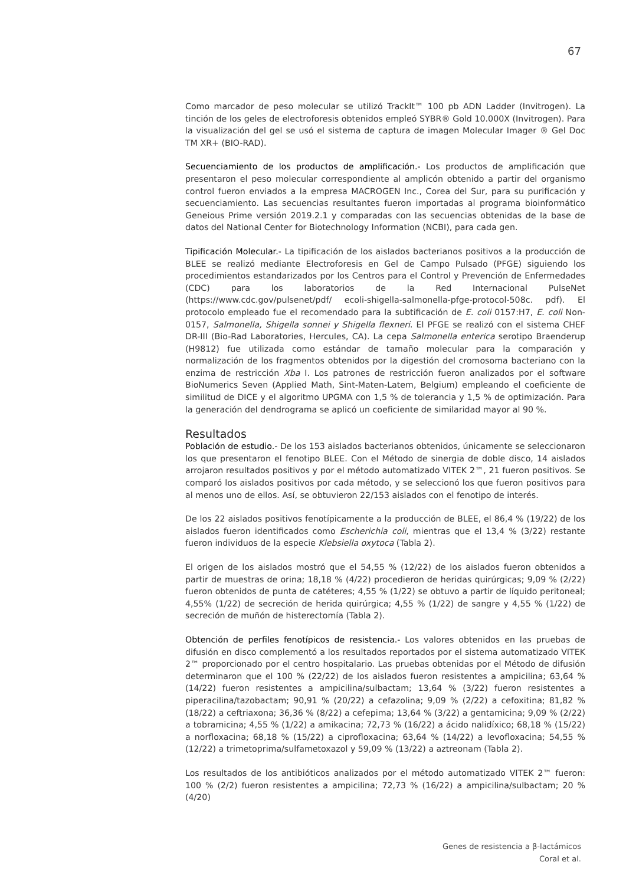67
Como marcador de peso molecular se utilizó TrackIt™ 100 pb ADN Ladder (Invitrogen). La tinción de los geles de electroforesis obtenidos empleó SYBR® Gold 10.000X (Invitrogen). Para la visualización del gel se usó el sistema de captura de imagen Molecular Imager ® Gel Doc TM XR+ (BIO-RAD).
Secuenciamiento de los productos de amplificación.- Los productos de amplificación que presentaron el peso molecular correspondiente al amplicón obtenido a partir del organismo control fueron enviados a la empresa MACROGEN Inc., Corea del Sur, para su purificación y secuenciamiento. Las secuencias resultantes fueron importadas al programa bioinformático Geneious Prime versión 2019.2.1 y comparadas con las secuencias obtenidas de la base de datos del National Center for Biotechnology Information (NCBI), para cada gen.
Tipificación Molecular.- La tipificación de los aislados bacterianos positivos a la producción de BLEE se realizó mediante Electroforesis en Gel de Campo Pulsado (PFGE) siguiendo los procedimientos estandarizados por los Centros para el Control y Prevención de Enfermedades (CDC) para los laboratorios de la Red Internacional PulseNet (https://www.cdc.gov/pulsenet/pdf/ ecoli-shigella-salmonella-pfge-protocol-508c. pdf). El protocolo empleado fue el recomendado para la subtificación de E. coli 0157:H7, E. coli Non-0157, Salmonella, Shigella sonnei y Shigella flexneri. El PFGE se realizó con el sistema CHEF DR-III (Bio-Rad Laboratories, Hercules, CA). La cepa Salmonella enterica serotipo Braenderup (H9812) fue utilizada como estándar de tamaño molecular para la comparación y normalización de los fragmentos obtenidos por la digestión del cromosoma bacteriano con la enzima de restricción Xba I. Los patrones de restricción fueron analizados por el software BioNumerics Seven (Applied Math, Sint-Maten-Latem, Belgium) empleando el coeficiente de similitud de DICE y el algoritmo UPGMA con 1,5 % de tolerancia y 1,5 % de optimización. Para la generación del dendrograma se aplicó un coeficiente de similaridad mayor al 90 %.
Resultados
Población de estudio.- De los 153 aislados bacterianos obtenidos, únicamente se seleccionaron los que presentaron el fenotipo BLEE. Con el Método de sinergia de doble disco, 14 aislados arrojaron resultados positivos y por el método automatizado VITEK 2™, 21 fueron positivos. Se comparó los aislados positivos por cada método, y se seleccionó los que fueron positivos para al menos uno de ellos. Así, se obtuvieron 22/153 aislados con el fenotipo de interés.
De los 22 aislados positivos fenotípicamente a la producción de BLEE, el 86,4 % (19/22) de los aislados fueron identificados como Escherichia coli, mientras que el 13,4 % (3/22) restante fueron individuos de la especie Klebsiella oxytoca (Tabla 2).
El origen de los aislados mostró que el 54,55 % (12/22) de los aislados fueron obtenidos a partir de muestras de orina; 18,18 % (4/22) procedieron de heridas quirúrgicas; 9,09 % (2/22) fueron obtenidos de punta de catéteres; 4,55 % (1/22) se obtuvo a partir de líquido peritoneal; 4,55% (1/22) de secreción de herida quirúrgica; 4,55 % (1/22) de sangre y 4,55 % (1/22) de secreción de muñón de histerectomía (Tabla 2).
Obtención de perfiles fenotípicos de resistencia.- Los valores obtenidos en las pruebas de difusión en disco complementó a los resultados reportados por el sistema automatizado VITEK 2™ proporcionado por el centro hospitalario. Las pruebas obtenidas por el Método de difusión determinaron que el 100 % (22/22) de los aislados fueron resistentes a ampicilina; 63,64 % (14/22) fueron resistentes a ampicilina/sulbactam; 13,64 % (3/22) fueron resistentes a piperacilina/tazobactam; 90,91 % (20/22) a cefazolina; 9,09 % (2/22) a cefoxitina; 81,82 % (18/22) a ceftriaxona; 36,36 % (8/22) a cefepima; 13,64 % (3/22) a gentamicina; 9,09 % (2/22) a tobramicina; 4,55 % (1/22) a amikacina; 72,73 % (16/22) a ácido nalidíxico; 68,18 % (15/22) a norfloxacina; 68,18 % (15/22) a ciprofloxacina; 63,64 % (14/22) a levofloxacina; 54,55 % (12/22) a trimetoprima/sulfametoxazol y 59,09 % (13/22) a aztreonam (Tabla 2).
Los resultados de los antibióticos analizados por el método automatizado VITEK 2™ fueron: 100 % (2/2) fueron resistentes a ampicilina; 72,73 % (16/22) a ampicilina/sulbactam; 20 % (4/20)
Genes de resistencia a β-lactámicos
Coral et al.